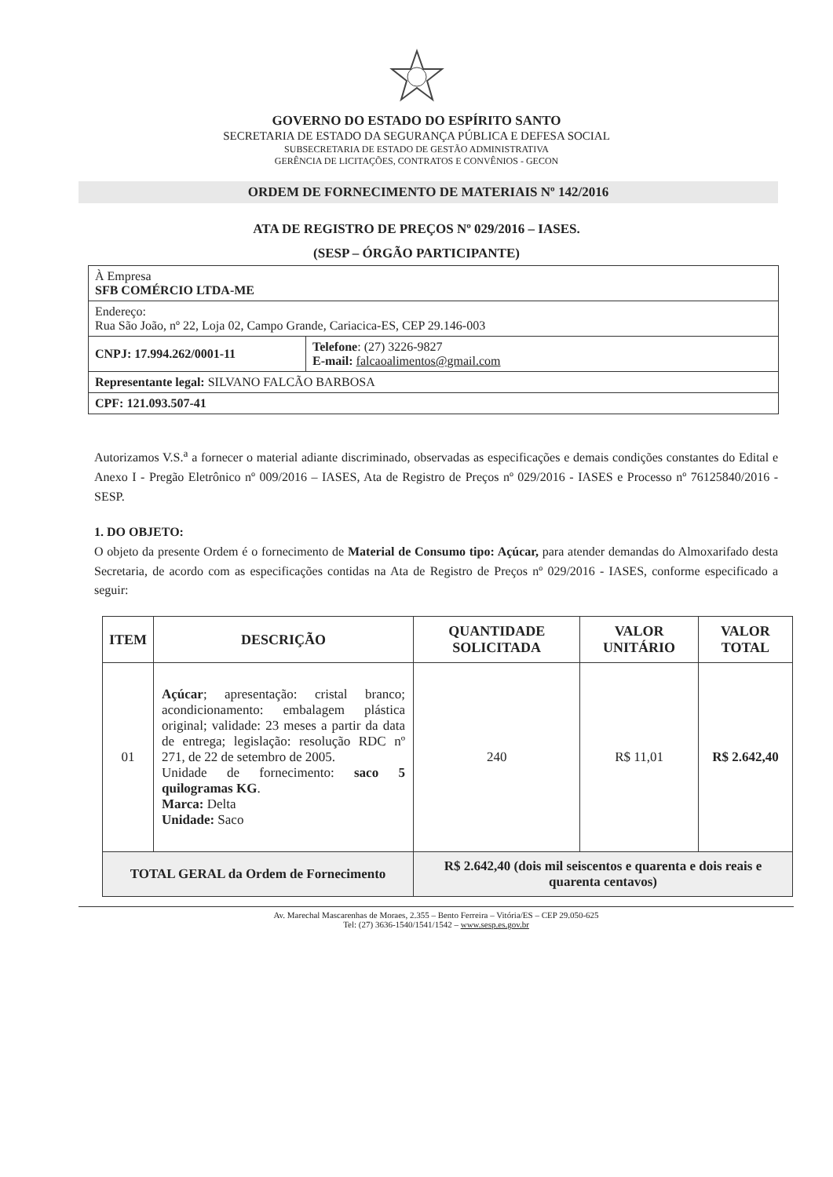GOVERNO DO ESTADO DO ESPÍRITO SANTO
SECRETARIA DE ESTADO DA SEGURANÇA PÚBLICA E DEFESA SOCIAL
SUBSECRETARIA DE ESTADO DE GESTÃO ADMINISTRATIVA
GERÊNCIA DE LICITAÇÕES, CONTRATOS E CONVÊNIOS - GECON
ORDEM DE FORNECIMENTO DE MATERIAIS Nº 142/2016
ATA DE REGISTRO DE PREÇOS Nº 029/2016 – IASES.
(SESP – ÓRGÃO PARTICIPANTE)
| À Empresa SFB COMÉRCIO LTDA-ME | |
| Endereço: Rua São João, nº 22, Loja 02, Campo Grande, Cariacica-ES, CEP 29.146-003 | |
| CNPJ: 17.994.262/0001-11 | Telefone : (27) 3226-9827 E-mail: falcaoalimentos@gmail.com |
| Representante legal: SILVANO FALCÃO BARBOSA | |
| CPF: 121.093.507-41 | |
Autorizamos V.S.<sup>a</sup> a fornecer o material adiante discriminado, observadas as especificações e demais condições constantes do Edital e Anexo I - Pregão Eletrônico nº 009/2016 – IASES, Ata de Registro de Preços nº 029/2016 - IASES e Processo nº 76125840/2016 - SESP.
1. DO OBJETO:
O objeto da presente Ordem é o fornecimento de Material de Consumo tipo: Açúcar, para atender demandas do Almoxarifado desta Secretaria, de acordo com as especificações contidas na Ata de Registro de Preços nº 029/2016 - IASES, conforme especificado a seguir:
| ITEM | DESCRIÇÃO | QUANTIDADE SOLICITADA | VALOR UNITÁRIO | VALOR TOTAL |
| --- | --- | --- | --- | --- |
| 01 | Açúcar ; apresentação: cristal branco; acondicionamento: embalagem plástica original; validade: 23 meses a partir da data de entrega; legislação: resolução RDC nº 271, de 22 de setembro de 2005. Unidade de fornecimento: saco 5 quilogramas KG . Marca: Delta Unidade: Saco | 240 | R$ 11,01 | R$ 2.642,40 |
| TOTAL GERAL da Ordem de Fornecimento | | R$ 2.642,40 (dois mil seiscentos e quarenta e dois reais e quarenta centavos) | | |
Av. Marechal Mascarenhas de Moraes, 2.355 – Bento Ferreira – Vitória/ES – CEP 29.050-625
Tel: (27) 3636-1540/1541/1542 – www.sesp.es.gov.br